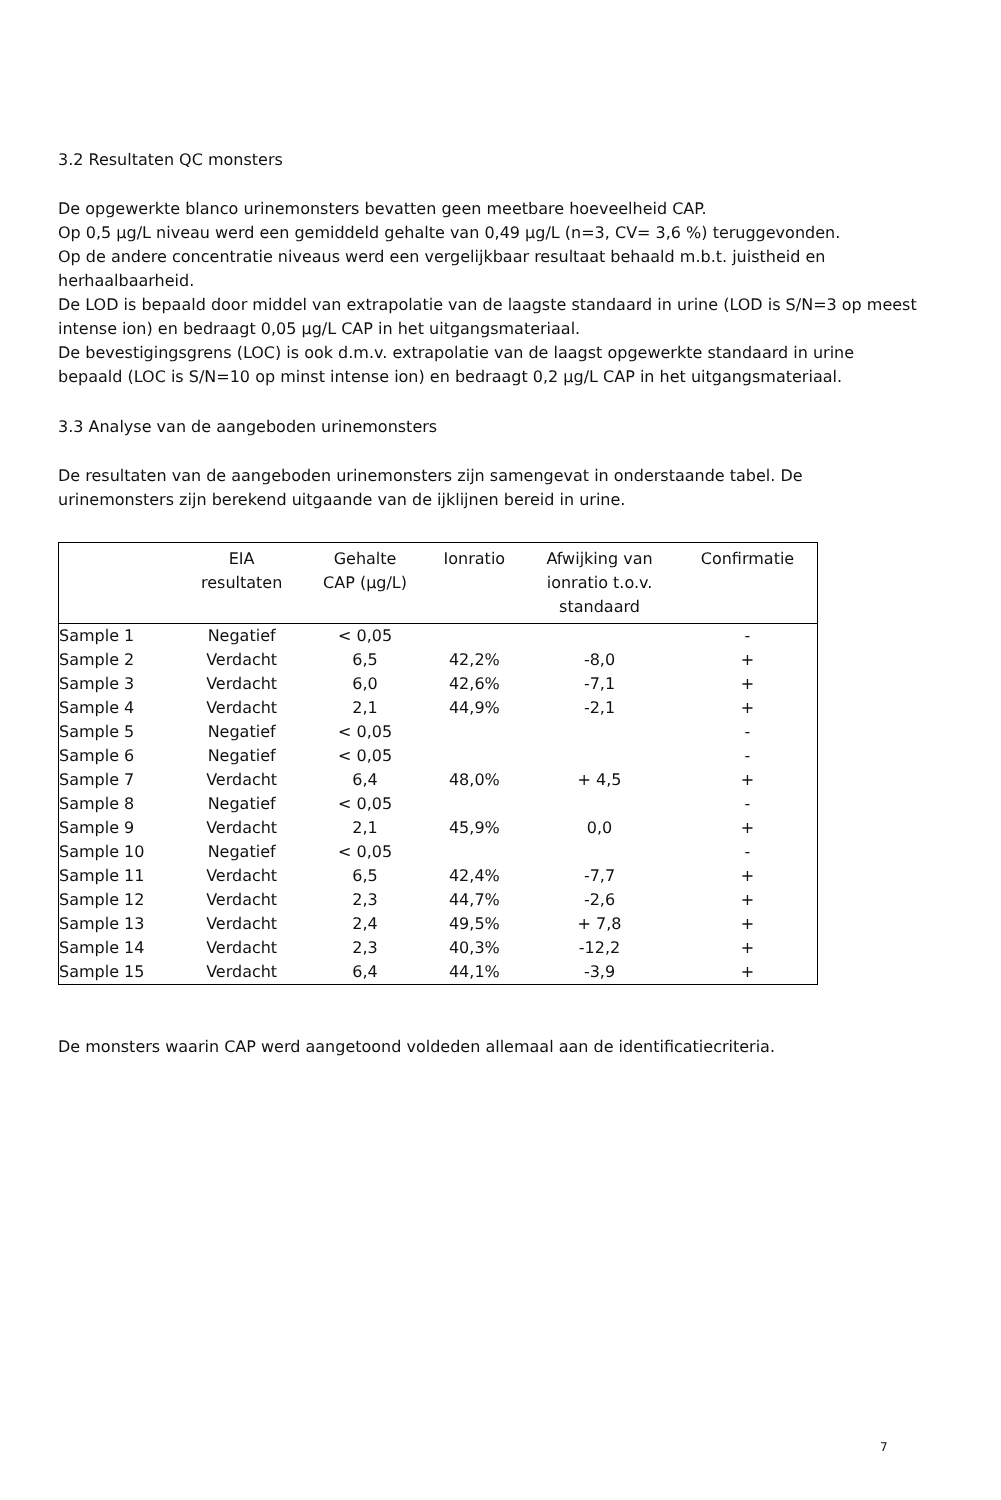3.2 Resultaten QC monsters
De opgewerkte blanco urinemonsters bevatten geen meetbare hoeveelheid CAP.
Op 0,5 µg/L niveau werd een gemiddeld gehalte van 0,49 µg/L (n=3, CV= 3,6 %) teruggevonden.
Op de andere concentratie niveaus werd een vergelijkbaar resultaat behaald m.b.t. juistheid en herhaalbaarheid.
De LOD is bepaald door middel van extrapolatie van de laagste standaard in urine (LOD is S/N=3 op meest intense ion) en bedraagt 0,05 µg/L CAP in het uitgangsmateriaal.
De bevestigingsgrens (LOC) is ook d.m.v. extrapolatie van de laagst opgewerkte standaard in urine bepaald (LOC is S/N=10 op minst intense ion) en bedraagt 0,2 µg/L CAP in het uitgangsmateriaal.
3.3 Analyse van de aangeboden urinemonsters
De resultaten van de aangeboden urinemonsters zijn samengevat in onderstaande tabel. De urinemonsters zijn berekend uitgaande van de ijklijnen bereid in urine.
| | EIA resultaten | Gehalte CAP (µg/L) | Ionratio | Afwijking van ionratio t.o.v. standaard | Confirmatie |
| --- | --- | --- | --- | --- | --- |
| Sample 1 | Negatief | < 0,05 | | | - |
| Sample 2 | Verdacht | 6,5 | 42,2% | -8,0 | + |
| Sample 3 | Verdacht | 6,0 | 42,6% | -7,1 | + |
| Sample 4 | Verdacht | 2,1 | 44,9% | -2,1 | + |
| Sample 5 | Negatief | < 0,05 | | | - |
| Sample 6 | Negatief | < 0,05 | | | - |
| Sample 7 | Verdacht | 6,4 | 48,0% | + 4,5 | + |
| Sample 8 | Negatief | < 0,05 | | | - |
| Sample 9 | Verdacht | 2,1 | 45,9% | 0,0 | + |
| Sample 10 | Negatief | < 0,05 | | | - |
| Sample 11 | Verdacht | 6,5 | 42,4% | -7,7 | + |
| Sample 12 | Verdacht | 2,3 | 44,7% | -2,6 | + |
| Sample 13 | Verdacht | 2,4 | 49,5% | + 7,8 | + |
| Sample 14 | Verdacht | 2,3 | 40,3% | -12,2 | + |
| Sample 15 | Verdacht | 6,4 | 44,1% | -3,9 | + |
De monsters waarin CAP werd aangetoond voldeden allemaal aan de identificatiecriteria.
7